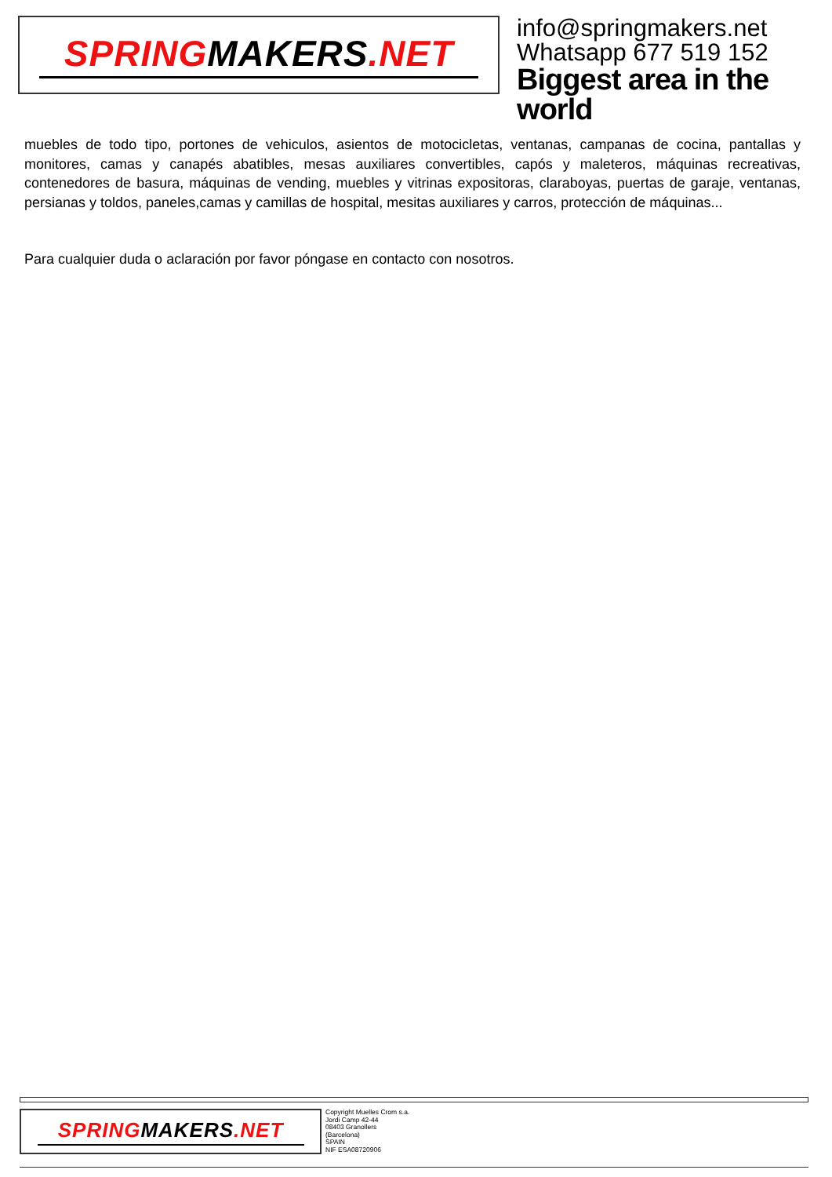SPRINGMAKERS.NET
info@springmakers.net
Whatsapp 677 519 152
Biggest area in the world
muebles de todo tipo, portones de vehiculos, asientos de motocicletas, ventanas, campanas de cocina, pantallas y monitores, camas y canapés abatibles, mesas auxiliares convertibles, capós y maleteros, máquinas recreativas, contenedores de basura, máquinas de vending, muebles y vitrinas expositoras, claraboyas, puertas de garaje, ventanas, persianas y toldos, paneles,camas y camillas de hospital, mesitas auxiliares y carros, protección de máquinas...
Para cualquier duda o aclaración por favor póngase en contacto con nosotros.
SPRINGMAKERS.NET
Copyright Muelles Crom s.a.
Jordi Camp 42-44
08403 Granollers
(Barcelona)
SPAIN
NIF ESA08720906